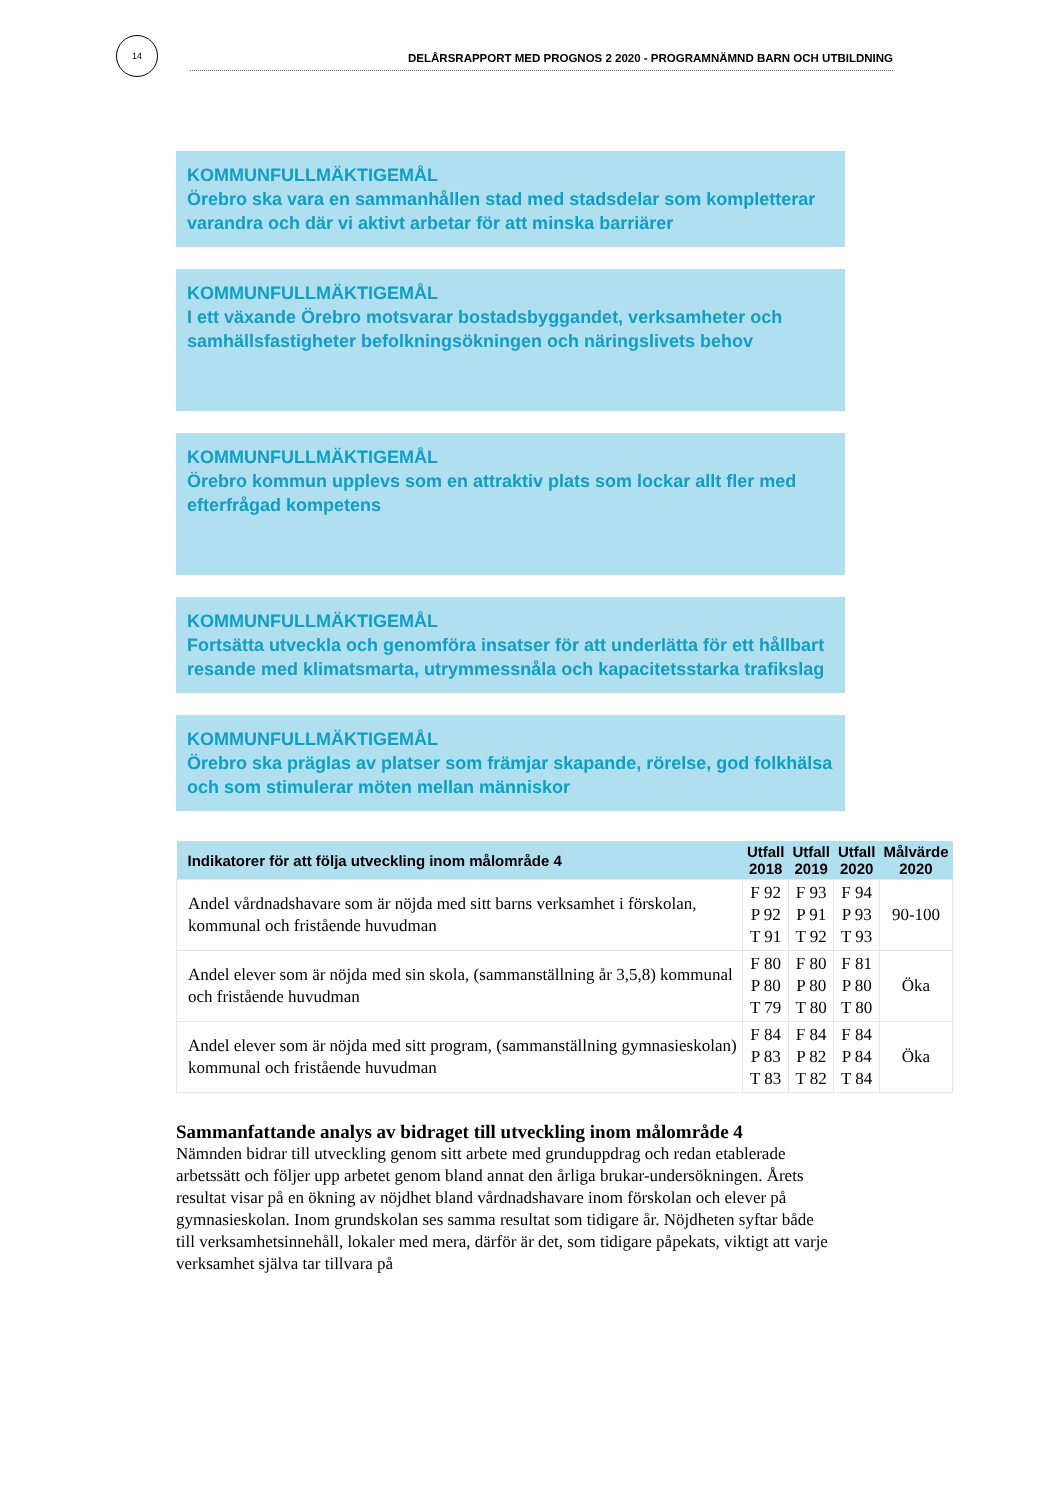14
DELÅRSRAPPORT MED PROGNOS 2 2020 - PROGRAMNÄMND BARN OCH UTBILDNING
KOMMUNFULLMÄKTIGEMÅL
Örebro ska vara en sammanhållen stad med stadsdelar som kompletterar varandra och där vi aktivt arbetar för att minska barriärer
KOMMUNFULLMÄKTIGEMÅL
I ett växande Örebro motsvarar bostadsbyggandet, verksamheter och samhällsfastigheter befolkningsökningen och näringslivets behov
KOMMUNFULLMÄKTIGEMÅL
Örebro kommun upplevs som en attraktiv plats som lockar allt fler med efterfrågad kompetens
KOMMUNFULLMÄKTIGEMÅL
Fortsätta utveckla och genomföra insatser för att underlätta för ett hållbart resande med klimatsmarta, utrymmessnåla och kapacitetsstarka trafikslag
KOMMUNFULLMÄKTIGEMÅL
Örebro ska präglas av platser som främjar skapande, rörelse, god folkhälsa och som stimulerar möten mellan människor
| Indikatorer för att följa utveckling inom målområde 4 | Utfall 2018 | Utfall 2019 | Utfall 2020 | Målvärde 2020 |
| --- | --- | --- | --- | --- |
| Andel vårdnadshavare som är nöjda med sitt barns verksamhet i förskolan, kommunal och fristående huvudman | F 92 P 92 T 91 | F 93 P 91 T 92 | F 94 P 93 T 93 | 90-100 |
| Andel elever som är nöjda med sin skola, (sammanställning år 3,5,8) kommunal och fristående huvudman | F 80 P 80 T 79 | F 80 P 80 T 80 | F 81 P 80 T 80 | Öka |
| Andel elever som är nöjda med sitt program, (sammanställning gymnasieskolan) kommunal och fristående huvudman | F 84 P 83 T 83 | F 84 P 82 T 82 | F 84 P 84 T 84 | Öka |
Sammanfattande analys av bidraget till utveckling inom målområde 4
Nämnden bidrar till utveckling genom sitt arbete med grunduppdrag och redan etablerade arbetssätt och följer upp arbetet genom bland annat den årliga brukar-undersökningen. Årets resultat visar på en ökning av nöjdhet bland vårdnadshavare inom förskolan och elever på gymnasieskolan. Inom grundskolan ses samma resultat som tidigare år. Nöjdheten syftar både till verksamhetsinnehåll, lokaler med mera, därför är det, som tidigare påpekats, viktigt att varje verksamhet själva tar tillvara på